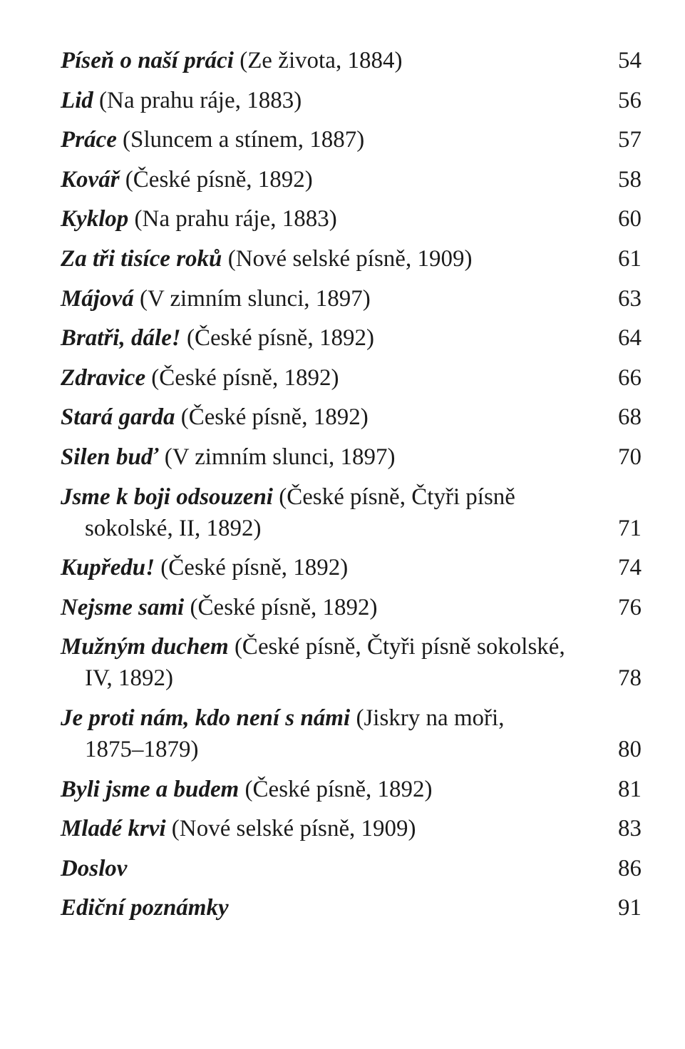Píseň o naší práci (Ze života, 1884) 54
Lid (Na prahu ráje, 1883) 56
Práce (Sluncem a stínem, 1887) 57
Kovář (České písně, 1892) 58
Kyklop (Na prahu ráje, 1883) 60
Za tři tisíce roků (Nové selské písně, 1909) 61
Májová (V zimním slunci, 1897) 63
Bratři, dále! (České písně, 1892) 64
Zdravice (České písně, 1892) 66
Stará garda (České písně, 1892) 68
Silen buď (V zimním slunci, 1897) 70
Jsme k boji odsouzeni (České písně, Čtyři písně
sokolské, II, 1892)
71
Kupředu! (České písně, 1892) 74
Nejsme sami (České písně, 1892) 76
Mužným duchem (České písně, Čtyři písně sokolské,
IV, 1892)
78
Je proti nám, kdo není s námi (Jiskry na moři,
1875–1879)
80
Byli jsme a budem (České písně, 1892) 81
Mladé krvi (Nové selské písně, 1909) 83
Doslov 86
Ediční poznámky 91